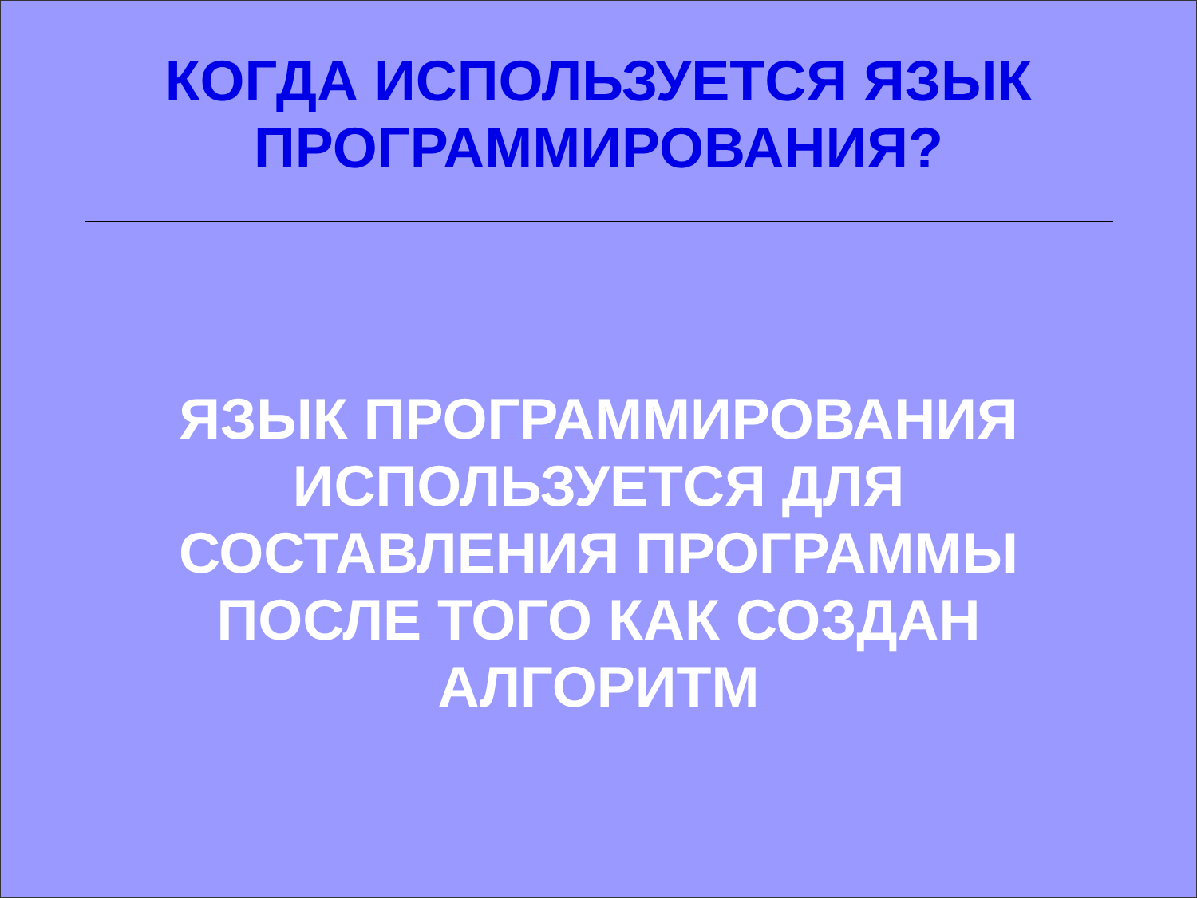КОГДА ИСПОЛЬЗУЕТСЯ ЯЗЫК
ПРОГРАММИРОВАНИЯ?
ЯЗЫК ПРОГРАММИРОВАНИЯ
ИСПОЛЬЗУЕТСЯ ДЛЯ
СОСТАВЛЕНИЯ ПРОГРАММЫ
ПОСЛЕ ТОГО КАК СОЗДАН
АЛГОРИТМ